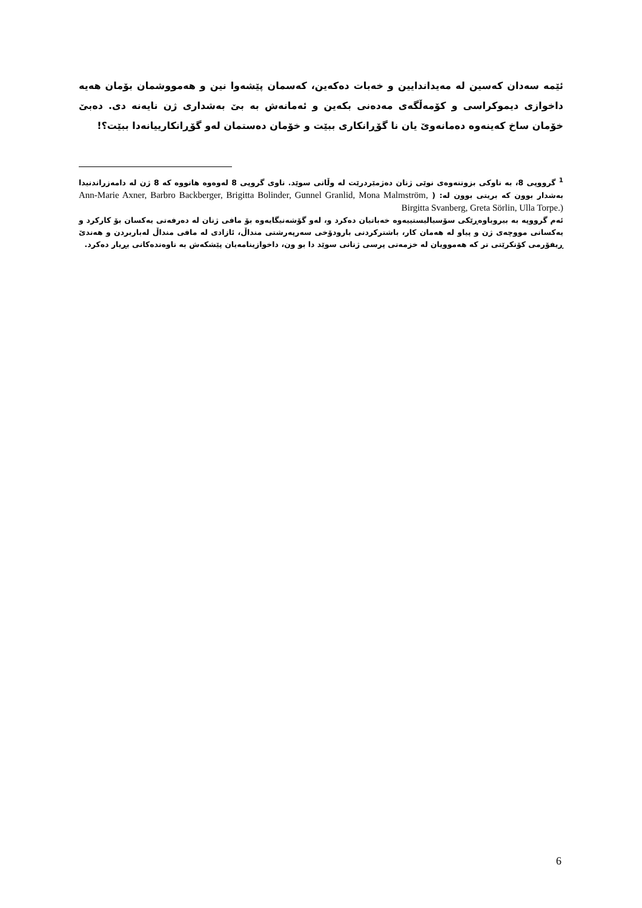ئێمە سەدان کەسین لە مەیداندایین و خەبات دەکەین، کەسمان پێشەوا نین و هەمووشمان بۆمان هەیە داخوازی دیموکراسی و کۆمەڵگەی مەدەنی بکەین و ئەمانەش بە بێ بەشداری ژن نایەنە دی. دەبێ خۆمان ساخ کەینەوە دەمانەوێ یان نا گۆڕانکاری ببێت و خۆمان دەستمان لەو گۆڕانکارییانەدا ببێت؟!
<sup>1</sup> گرووپی 8، بە ناوکی بزوتنەوەی نوێی ژنان دەژمێردرێت لە وڵاتی سوێد. ناوی گروپی 8 لەوەوە هاتووە کە 8 ژن لە دامەزراندنیدا بەشدار بوون کە بریتی بوون لە: ( Ann-Marie Axner, Barbro Backberger, Brigitta Bolinder, Gunnel Granlid, Mona Malmström, Birgitta Svanberg, Greta Sörlin, Ulla Torpe.)
ئەم گرووپە بە بیروباوەڕێکی سۆسیالیستییەوە خەباتیان دەکرد و، لەو گۆشەنیگایەوە بۆ مافی ژنان لە دەرفەتی یەکسان بۆ کارکرد و یەکسانی مووچەی ژن و پیاو لە هەمان کار، باشترکردنی بارودۆخی سەرپەرشتی منداڵ، ئازادی لە مافی منداڵ لەباربردن و هەندێ ڕیفۆرمی کۆنکرێتی تر کە هەموویان لە خزمەتی پرسی ژنانی سوێد دا بو ون، داخوازینامەیان پێشکەش بە ناوەندەکانی بڕیار دەکرد.
6